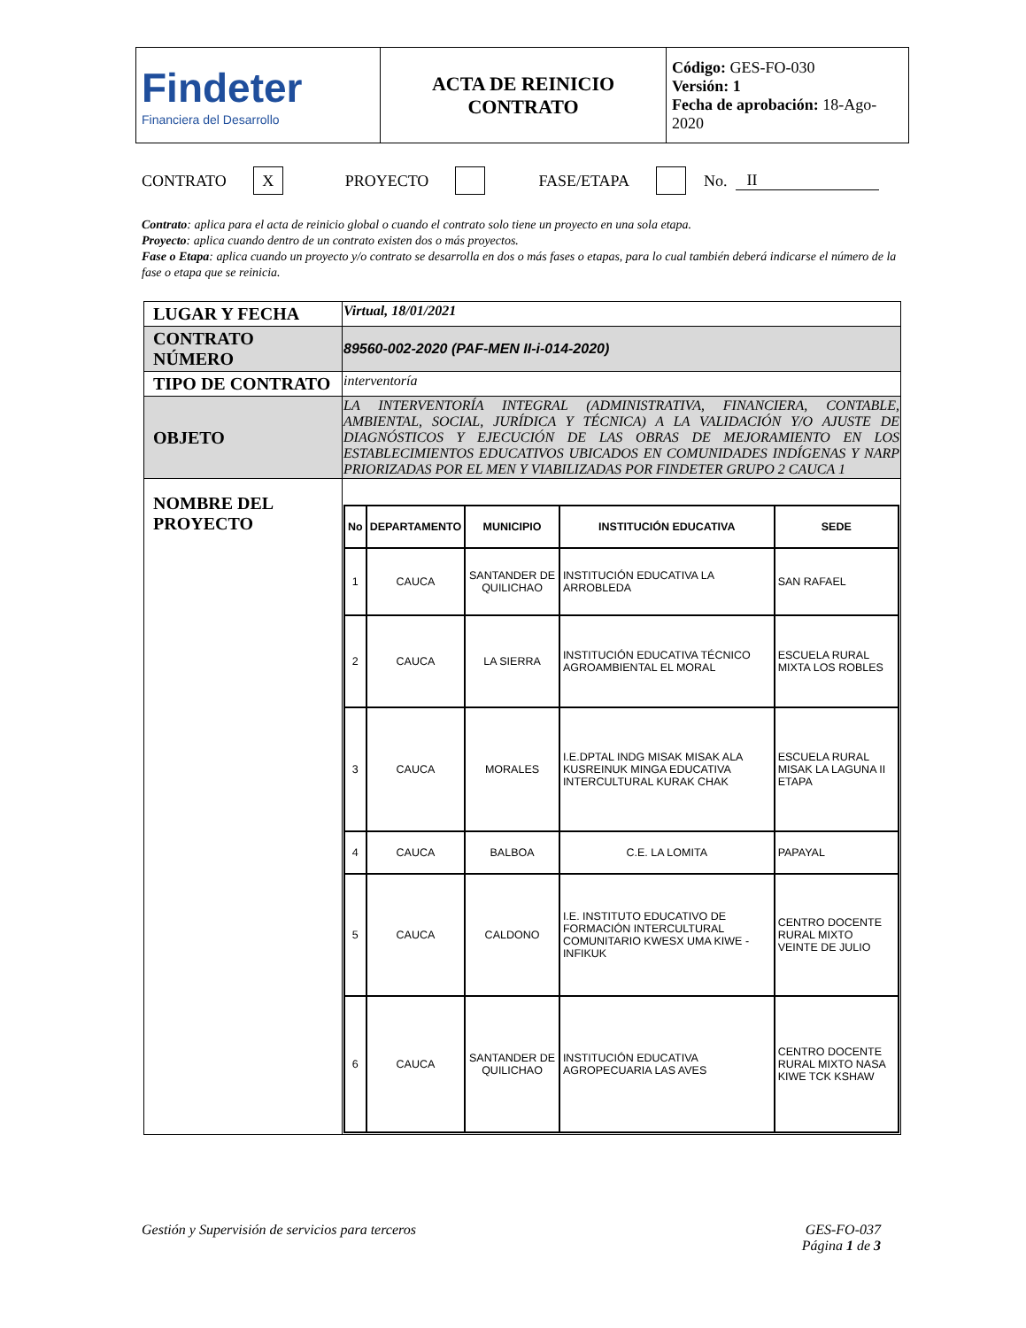| Findeter Financiera del Desarrollo | ACTA DE REINICIO CONTRATO | Código: GES-FO-030 Versión: 1 Fecha de aprobación: 18-Ago-2020 |
CONTRATO X PROYECTO FASE/ETAPA No. II
Contrato: aplica para el acta de reinicio global o cuando el contrato solo tiene un proyecto en una sola etapa.
Proyecto: aplica cuando dentro de un contrato existen dos o más proyectos.
Fase o Etapa: aplica cuando un proyecto y/o contrato se desarrolla en dos o más fases o etapas, para lo cual también deberá indicarse el número de la fase o etapa que se reinicia.
| LUGAR Y FECHA | Virtual, 18/01/2021 |
| CONTRATO NÚMERO | 89560-002-2020 (PAF-MEN II-i-014-2020) |
| TIPO DE CONTRATO | interventoría |
| OBJETO | LA INTERVENTORÍA INTEGRAL (ADMINISTRATIVA, FINANCIERA, CONTABLE, AMBIENTAL, SOCIAL, JURÍDICA Y TÉCNICA) A LA VALIDACIÓN Y/O AJUSTE DE DIAGNÓSTICOS Y EJECUCIÓN DE LAS OBRAS DE MEJORAMIENTO EN LOS ESTABLECIMIENTOS EDUCATIVOS UBICADOS EN COMUNIDADES INDÍGENAS Y NARP PRIORIZADAS POR EL MEN Y VIABILIZADAS POR FINDETER GRUPO 2 CAUCA 1 |
| NOMBRE DEL PROYECTO | / No / DEPARTAMENTO / MUNICIPIO / INSTITUCIÓN EDUCATIVA / SEDE / / --- / --- / --- / --- / --- / / 1 / CAUCA / SANTANDER DE QUILICHAO / INSTITUCIÓN EDUCATIVA LA ARROBLEDA / SAN RAFAEL / / 2 / CAUCA / LA SIERRA / INSTITUCIÓN EDUCATIVA TÉCNICO AGROAMBIENTAL EL MORAL / ESCUELA RURAL MIXTA LOS ROBLES / / 3 / CAUCA / MORALES / I.E.DPTAL INDG MISAK MISAK ALA KUSREINUK MINGA EDUCATIVA INTERCULTURAL KURAK CHAK / ESCUELA RURAL MISAK LA LAGUNA II ETAPA / / 4 / CAUCA / BALBOA / C.E. LA LOMITA / PAPAYAL / / 5 / CAUCA / CALDONO / I.E. INSTITUTO EDUCATIVO DE FORMACIÓN INTERCULTURAL COMUNITARIO KWESX UMA KIWE - INFIKUK / CENTRO DOCENTE RURAL MIXTO VEINTE DE JULIO / / 6 / CAUCA / SANTANDER DE QUILICHAO / INSTITUCIÓN EDUCATIVA AGROPECUARIA LAS AVES / CENTRO DOCENTE RURAL MIXTO NASA KIWE TCK KSHAW / |
Gestión y Supervisión de servicios para terceros GES-FO-037
Página 1 de 3